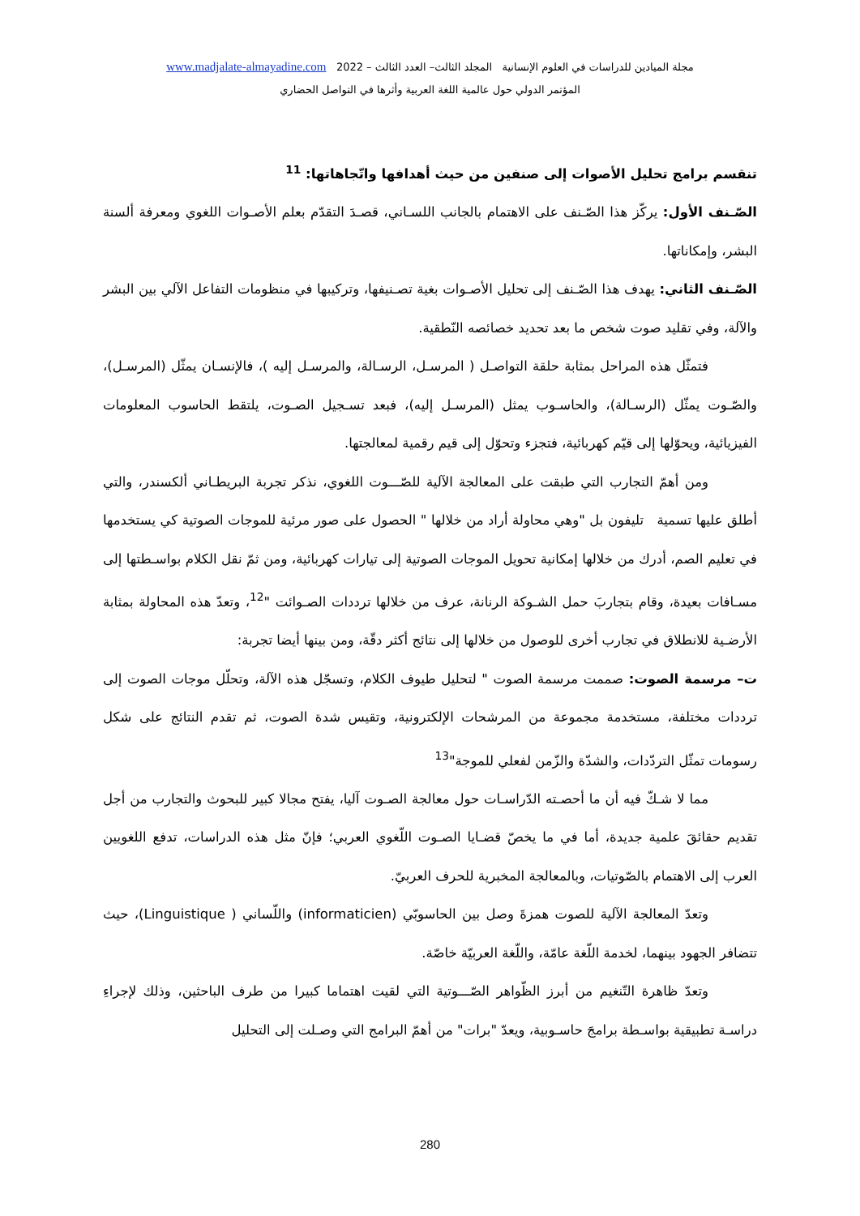مجلة الميادين للدراسات في العلوم الإنسانية المجلد الثالث– العدد الثالث – 2022 www.madjalate-almayadine.com
المؤتمر الدولي حول عالمية اللغة العربية وأثرها في التواصل الحضاري
تنقسم برامج تحليل الأصوات إلى صنفين من حيث أهدافها واتّجاهاتها: <sup>11</sup>
الصّـنف الأول: يركّز هذا الصّـنف على الاهتمام بالجانب اللسـاني، قصـدَ التقدّم بعلم الأصـوات اللغوي ومعرفة ألسنة البشر، وإمكاناتها.
الصّـنف الثاني: يهدف هذا الصّـنف إلى تحليل الأصـوات بغية تصـنيفها، وتركيبها في منظومات التفاعل الآلي بين البشر والآلة، وفي تقليد صوت شخص ما بعد تحديد خصائصه النّطقية.
فتمثّل هذه المراحل بمثابة حلقة التواصـل ( المرسـل، الرسـالة، والمرسـل إليه )، فالإنسـان يمثّل (المرسـل)، والصّـوت يمثّل (الرسـالة)، والحاسـوب يمثل (المرسـل إليه)، فبعد تسـجيل الصـوت، يلتقط الحاسوب المعلومات الفيزيائية، ويحوّلها إلى قيّم كهربائية، فتجزء وتحوّل إلى قيم رقمية لمعالجتها.
ومن أهمّ التجارب التي طبقت على المعالجة الآلية للصّـــوت اللغوي، نذكر تجربة البريطـاني ألكسندر، والتي أطلق عليها تسمية تليفون بل "وهي محاولة أراد من خلالها " الحصول على صور مرئية للموجات الصوتية كي يستخدمها في تعليم الصم، أدرك من خلالها إمكانية تحويل الموجات الصوتية إلى تيارات كهربائية، ومن ثمّ نقل الكلام بواسـطتها إلى مسـافات بعيدة، وقام بتجاربَ حمل الشـوكة الرنانة، عرف من خلالها ترددات الصـوائت "<sup>12</sup>، وتعدّ هذه المحاولة بمثابة الأرضـية للانطلاق في تجارب أخرى للوصول من خلالها إلى نتائج أكثر دقّة، ومن بينها أيضا تجربة:
ت– مرسمة الصوت: صممت مرسمة الصوت " لتحليل طيوف الكلام، وتسجّل هذه الآلة، وتحلّل موجات الصوت إلى ترددات مختلفة، مستخدمة مجموعة من المرشحات الإلكترونية، وتقيس شدة الصوت، ثم تقدم النتائج على شكل رسومات تمثّل التردّدات، والشدّة والزّمن لفعلي للموجة"<sup>13</sup>
مما لا شـكّ فيه أن ما أحصـته الدّراسـات حول معالجة الصـوت آليا، يفتح مجالا كبير للبحوث والتجارب من أجل تقديم حقائقَ علمية جديدة، أما في ما يخصّ قضـايا الصـوت اللّغوي العربي؛ فإنّ مثل هذه الدراسات، تدفع اللغويين العرب إلى الاهتمام بالصّوتيات، وبالمعالجة المخبرية للحرف العربيّ.
وتعدّ المعالجة الآلية للصوت همزةَ وصل بين الحاسوبّي (informaticien) واللّساني ( Linguistique)، حيث تتضافر الجهود بينهما، لخدمة اللّغة عامّة، واللّغة العربيّة خاصّة.
وتعدّ ظاهرة التّنغيم من أبرز الظّواهر الصّـــوتية التي لقيت اهتماما كبيرا من طرف الباحثين، وذلك لإجراءِ دراسـة تطبيقية بواسـطة برامجَ حاسـوبية، ويعدّ "برات" من أهمّ البرامج التي وصـلت إلى التحليل
280